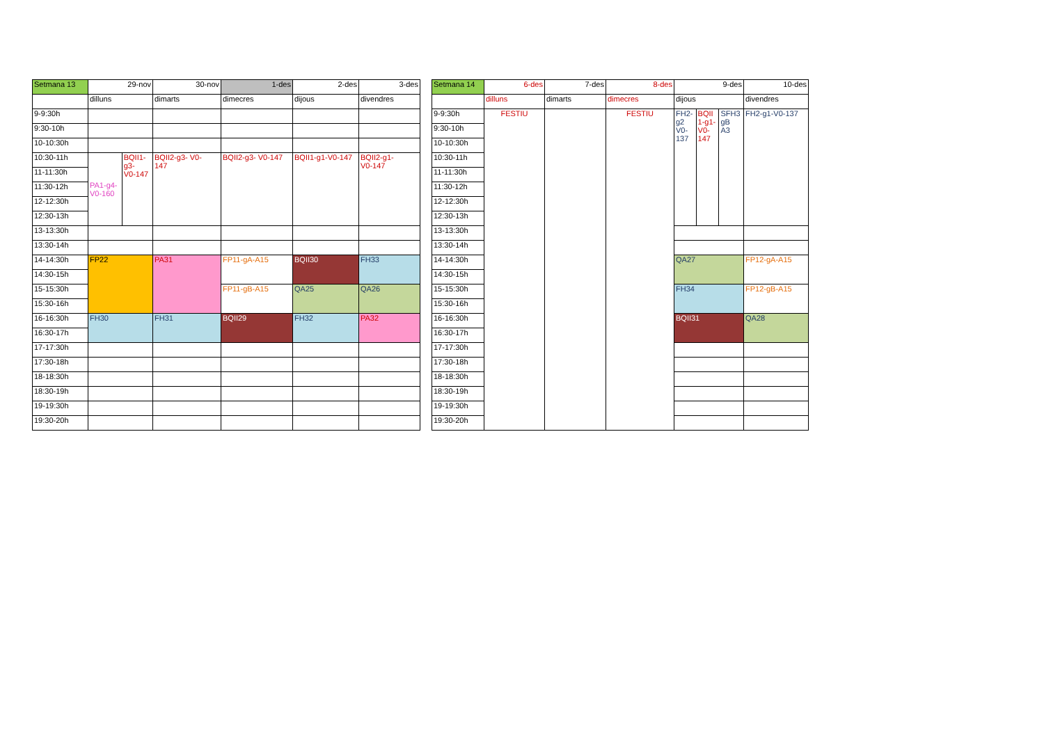| Setmana 13 | 29-nov | | 30-nov | 1-des | 2-des | 3-des |
| --- | --- | --- | --- | --- | --- | --- |
| | dilluns | | dimarts | dimecres | dijous | divendres |
| 9-9:30h | | | | | | |
| 9:30-10h | | | | | | |
| 10-10:30h | | | | | | |
| 10:30-11h | PA1-g4- V0-160 | BQII1- g3- V0-147 | BQII2-g3- V0- 147 | BQII2-g3- V0-147 | BQII1-g1-V0-147 | BQII2-g1- V0-147 |
| 11-11:30h | | | | | | |
| 11:30-12h | | | | | | |
| 12-12:30h | | | | | | |
| 12:30-13h | | | | | | |
| 13-13:30h | | | | | | |
| 13:30-14h | | | | | | |
| 14-14:30h | FP22 | | PA31 | FP11-gA-A15 | BQII30 | FH33 |
| 14:30-15h | | | | | | |
| 15-15:30h | | | | FP11-gB-A15 | QA25 | QA26 |
| 15:30-16h | | | | | | |
| 16-16:30h | FH30 | | FH31 | BQII29 | FH32 | PA32 |
| 16:30-17h | | | | | | |
| 17-17:30h | | | | | | |
| 17:30-18h | | | | | | |
| 18-18:30h | | | | | | |
| 18:30-19h | | | | | | |
| 19-19:30h | | | | | | |
| 19:30-20h | | | | | | |
| Setmana 14 | 6-des | 7-des | 8-des | 9-des | | | 10-des |
| --- | --- | --- | --- | --- | --- | --- | --- |
| | dilluns | dimarts | dimecres | dijous | | | divendres |
| 9-9:30h | FESTIU | | FESTIU | FH2- g2 V0- 137 | BQII 1-g1- V0- 147 | SFH3 gB A3 | FH2-g1-V0-137 |
| 9:30-10h | | | | | | | |
| 10-10:30h | | | | | | | |
| 10:30-11h | | | | | | | |
| 11-11:30h | | | | | | | |
| 11:30-12h | | | | | | | |
| 12-12:30h | | | | | | | |
| 12:30-13h | | | | | | | |
| 13-13:30h | | | | | | | |
| 13:30-14h | | | | | | | |
| 14-14:30h | | | | QA27 | | | FP12-gA-A15 |
| 14:30-15h | | | | | | | |
| 15-15:30h | | | | FH34 | | | FP12-gB-A15 |
| 15:30-16h | | | | | | | |
| 16-16:30h | | | | BQII31 | | | QA28 |
| 16:30-17h | | | | | | | |
| 17-17:30h | | | | | | | |
| 17:30-18h | | | | | | | |
| 18-18:30h | | | | | | | |
| 18:30-19h | | | | | | | |
| 19-19:30h | | | | | | | |
| 19:30-20h | | | | | | | |